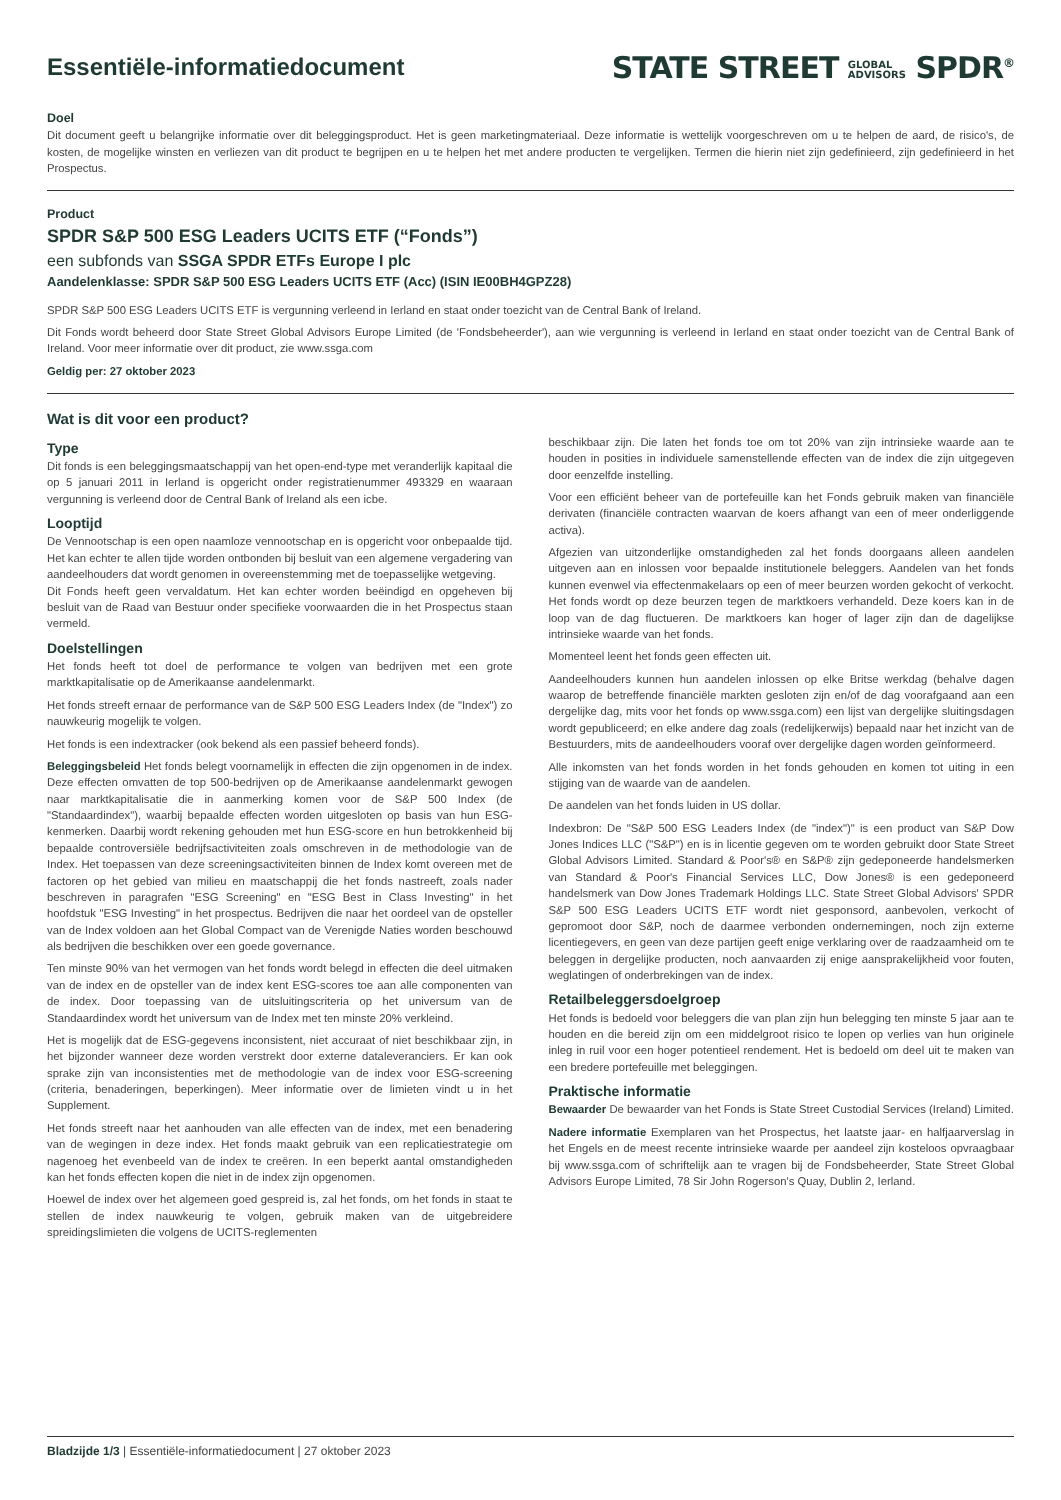Essentiële-informatiedocument
STATE STREET GLOBAL
ADVISORS SPDR<sup>®</sup>
Doel
Dit document geeft u belangrijke informatie over dit beleggingsproduct. Het is geen marketingmateriaal. Deze informatie is wettelijk voorgeschreven om u te helpen de aard, de risico's, de kosten, de mogelijke winsten en verliezen van dit product te begrijpen en u te helpen het met andere producten te vergelijken. Termen die hierin niet zijn gedefinieerd, zijn gedefinieerd in het Prospectus.
Product
SPDR S&P 500 ESG Leaders UCITS ETF (“Fonds”)
een subfonds van SSGA SPDR ETFs Europe I plc
Aandelenklasse: SPDR S&P 500 ESG Leaders UCITS ETF (Acc) (ISIN IE00BH4GPZ28)
SPDR S&P 500 ESG Leaders UCITS ETF is vergunning verleend in Ierland en staat onder toezicht van de Central Bank of Ireland.
Dit Fonds wordt beheerd door State Street Global Advisors Europe Limited (de 'Fondsbeheerder'), aan wie vergunning is verleend in Ierland en staat onder toezicht van de Central Bank of Ireland. Voor meer informatie over dit product, zie www.ssga.com
Geldig per: 27 oktober 2023
Wat is dit voor een product?
Type
Dit fonds is een beleggingsmaatschappij van het open-end-type met veranderlijk kapitaal die op 5 januari 2011 in Ierland is opgericht onder registratienummer 493329 en waaraan vergunning is verleend door de Central Bank of Ireland als een icbe.
Looptijd
De Vennootschap is een open naamloze vennootschap en is opgericht voor onbepaalde tijd. Het kan echter te allen tijde worden ontbonden bij besluit van een algemene vergadering van aandeelhouders dat wordt genomen in overeenstemming met de toepasselijke wetgeving.
Dit Fonds heeft geen vervaldatum. Het kan echter worden beëindigd en opgeheven bij besluit van de Raad van Bestuur onder specifieke voorwaarden die in het Prospectus staan vermeld.
Doelstellingen
Het fonds heeft tot doel de performance te volgen van bedrijven met een grote marktkapitalisatie op de Amerikaanse aandelenmarkt.
Het fonds streeft ernaar de performance van de S&P 500 ESG Leaders Index (de "Index") zo nauwkeurig mogelijk te volgen.
Het fonds is een indextracker (ook bekend als een passief beheerd fonds).
Beleggingsbeleid Het fonds belegt voornamelijk in effecten die zijn opgenomen in de index. Deze effecten omvatten de top 500-bedrijven op de Amerikaanse aandelenmarkt gewogen naar marktkapitalisatie die in aanmerking komen voor de S&P 500 Index (de "Standaardindex"), waarbij bepaalde effecten worden uitgesloten op basis van hun ESG-kenmerken. Daarbij wordt rekening gehouden met hun ESG-score en hun betrokkenheid bij bepaalde controversiële bedrijfsactiviteiten zoals omschreven in de methodologie van de Index. Het toepassen van deze screeningsactiviteiten binnen de Index komt overeen met de factoren op het gebied van milieu en maatschappij die het fonds nastreeft, zoals nader beschreven in paragrafen "ESG Screening" en "ESG Best in Class Investing" in het hoofdstuk "ESG Investing" in het prospectus. Bedrijven die naar het oordeel van de opsteller van de Index voldoen aan het Global Compact van de Verenigde Naties worden beschouwd als bedrijven die beschikken over een goede governance.
Ten minste 90% van het vermogen van het fonds wordt belegd in effecten die deel uitmaken van de index en de opsteller van de index kent ESG-scores toe aan alle componenten van de index. Door toepassing van de uitsluitingscriteria op het universum van de Standaardindex wordt het universum van de Index met ten minste 20% verkleind.
Het is mogelijk dat de ESG-gegevens inconsistent, niet accuraat of niet beschikbaar zijn, in het bijzonder wanneer deze worden verstrekt door externe dataleveranciers. Er kan ook sprake zijn van inconsistenties met de methodologie van de index voor ESG-screening (criteria, benaderingen, beperkingen). Meer informatie over de limieten vindt u in het Supplement.
Het fonds streeft naar het aanhouden van alle effecten van de index, met een benadering van de wegingen in deze index. Het fonds maakt gebruik van een replicatiestrategie om nagenoeg het evenbeeld van de index te creëren. In een beperkt aantal omstandigheden kan het fonds effecten kopen die niet in de index zijn opgenomen.
Hoewel de index over het algemeen goed gespreid is, zal het fonds, om het fonds in staat te stellen de index nauwkeurig te volgen, gebruik maken van de uitgebreidere spreidingslimieten die volgens de UCITS-reglementen
beschikbaar zijn. Die laten het fonds toe om tot 20% van zijn intrinsieke waarde aan te houden in posities in individuele samenstellende effecten van de index die zijn uitgegeven door eenzelfde instelling.
Voor een efficiënt beheer van de portefeuille kan het Fonds gebruik maken van financiële derivaten (financiële contracten waarvan de koers afhangt van een of meer onderliggende activa).
Afgezien van uitzonderlijke omstandigheden zal het fonds doorgaans alleen aandelen uitgeven aan en inlossen voor bepaalde institutionele beleggers. Aandelen van het fonds kunnen evenwel via effectenmakelaars op een of meer beurzen worden gekocht of verkocht. Het fonds wordt op deze beurzen tegen de marktkoers verhandeld. Deze koers kan in de loop van de dag fluctueren. De marktkoers kan hoger of lager zijn dan de dagelijkse intrinsieke waarde van het fonds.
Momenteel leent het fonds geen effecten uit.
Aandeelhouders kunnen hun aandelen inlossen op elke Britse werkdag (behalve dagen waarop de betreffende financiële markten gesloten zijn en/of de dag voorafgaand aan een dergelijke dag, mits voor het fonds op www.ssga.com) een lijst van dergelijke sluitingsdagen wordt gepubliceerd; en elke andere dag zoals (redelijkerwijs) bepaald naar het inzicht van de Bestuurders, mits de aandeelhouders vooraf over dergelijke dagen worden geïnformeerd.
Alle inkomsten van het fonds worden in het fonds gehouden en komen tot uiting in een stijging van de waarde van de aandelen.
De aandelen van het fonds luiden in US dollar.
Indexbron: De "S&P 500 ESG Leaders Index (de "index")" is een product van S&P Dow Jones Indices LLC ("S&P") en is in licentie gegeven om te worden gebruikt door State Street Global Advisors Limited. Standard & Poor's® en S&P® zijn gedeponeerde handelsmerken van Standard & Poor's Financial Services LLC, Dow Jones® is een gedeponeerd handelsmerk van Dow Jones Trademark Holdings LLC. State Street Global Advisors' SPDR S&P 500 ESG Leaders UCITS ETF wordt niet gesponsord, aanbevolen, verkocht of gepromoot door S&P, noch de daarmee verbonden ondernemingen, noch zijn externe licentiegevers, en geen van deze partijen geeft enige verklaring over de raadzaamheid om te beleggen in dergelijke producten, noch aanvaarden zij enige aansprakelijkheid voor fouten, weglatingen of onderbrekingen van de index.
Retailbeleggersdoelgroep
Het fonds is bedoeld voor beleggers die van plan zijn hun belegging ten minste 5 jaar aan te houden en die bereid zijn om een middelgroot risico te lopen op verlies van hun originele inleg in ruil voor een hoger potentieel rendement. Het is bedoeld om deel uit te maken van een bredere portefeuille met beleggingen.
Praktische informatie
Bewaarder De bewaarder van het Fonds is State Street Custodial Services (Ireland) Limited.
Nadere informatie Exemplaren van het Prospectus, het laatste jaar- en halfjaarverslag in het Engels en de meest recente intrinsieke waarde per aandeel zijn kosteloos opvraagbaar bij www.ssga.com of schriftelijk aan te vragen bij de Fondsbeheerder, State Street Global Advisors Europe Limited, 78 Sir John Rogerson's Quay, Dublin 2, Ierland.
Bladzijde 1/3 | Essentiële-informatiedocument | 27 oktober 2023